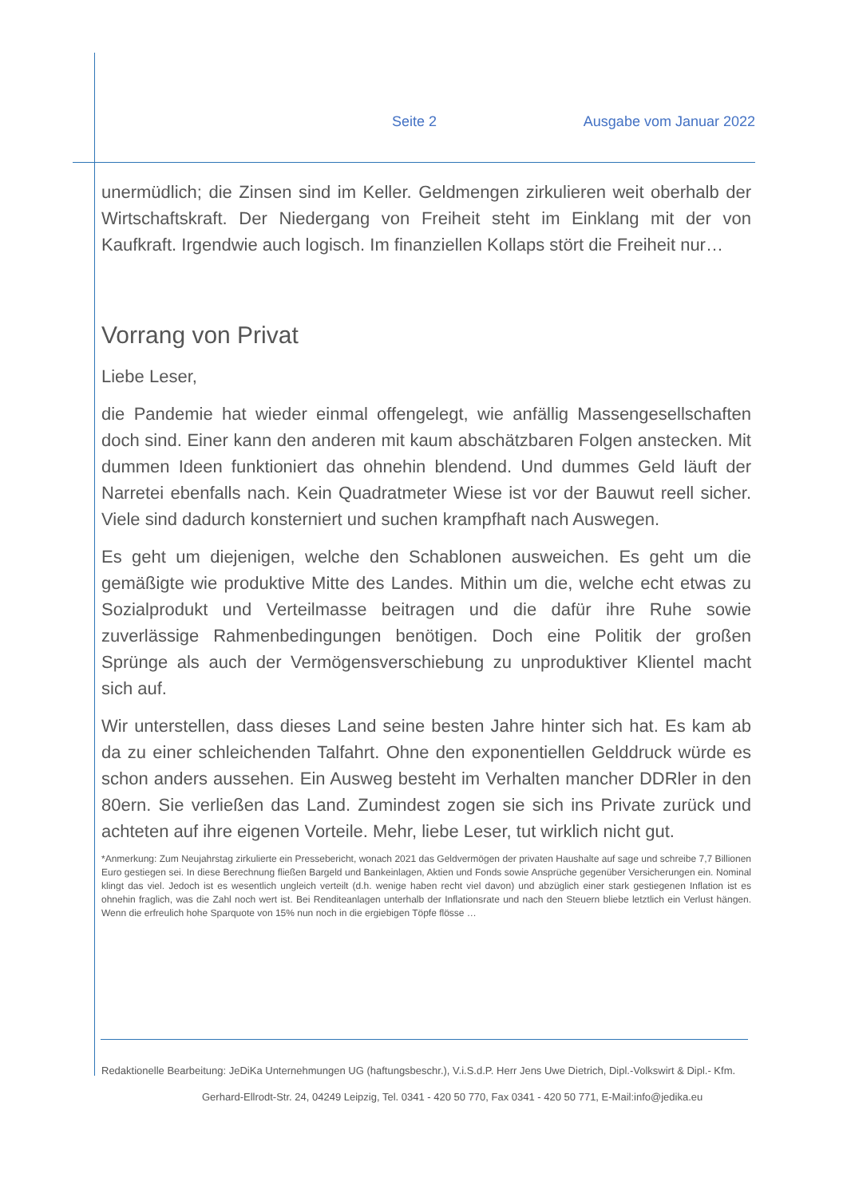Seite 2 Ausgabe vom Januar 2022
unermüdlich; die Zinsen sind im Keller. Geldmengen zirkulieren weit oberhalb der Wirtschaftskraft. Der Niedergang von Freiheit steht im Einklang mit der von Kaufkraft. Irgendwie auch logisch. Im finanziellen Kollaps stört die Freiheit nur…
Vorrang von Privat
Liebe Leser,
die Pandemie hat wieder einmal offengelegt, wie anfällig Massengesellschaften doch sind. Einer kann den anderen mit kaum abschätzbaren Folgen anstecken. Mit dummen Ideen funktioniert das ohnehin blendend. Und dummes Geld läuft der Narretei ebenfalls nach. Kein Quadratmeter Wiese ist vor der Bauwut reell sicher. Viele sind dadurch konsterniert und suchen krampfhaft nach Auswegen.
Es geht um diejenigen, welche den Schablonen ausweichen. Es geht um die gemäßigte wie produktive Mitte des Landes. Mithin um die, welche echt etwas zu Sozialprodukt und Verteilmasse beitragen und die dafür ihre Ruhe sowie zuverlässige Rahmenbedingungen benötigen. Doch eine Politik der großen Sprünge als auch der Vermögensverschiebung zu unproduktiver Klientel macht sich auf.
Wir unterstellen, dass dieses Land seine besten Jahre hinter sich hat. Es kam ab da zu einer schleichenden Talfahrt. Ohne den exponentiellen Gelddruck würde es schon anders aussehen. Ein Ausweg besteht im Verhalten mancher DDRler in den 80ern. Sie verließen das Land. Zumindest zogen sie sich ins Private zurück und achteten auf ihre eigenen Vorteile. Mehr, liebe Leser, tut wirklich nicht gut.
*Anmerkung: Zum Neujahrstag zirkulierte ein Pressebericht, wonach 2021 das Geldvermögen der privaten Haushalte auf sage und schreibe 7,7 Billionen Euro gestiegen sei. In diese Berechnung fließen Bargeld und Bankeinlagen, Aktien und Fonds sowie Ansprüche gegenüber Versicherungen ein. Nominal klingt das viel. Jedoch ist es wesentlich ungleich verteilt (d.h. wenige haben recht viel davon) und abzüglich einer stark gestiegenen Inflation ist es ohnehin fraglich, was die Zahl noch wert ist. Bei Renditeanlagen unterhalb der Inflationsrate und nach den Steuern bliebe letztlich ein Verlust hängen. Wenn die erfreulich hohe Sparquote von 15% nun noch in die ergiebigen Töpfe flösse …
Redaktionelle Bearbeitung: JeDiKa Unternehmungen UG (haftungsbeschr.), V.i.S.d.P. Herr Jens Uwe Dietrich, Dipl.-Volkswirt & Dipl.- Kfm.
Gerhard-Ellrodt-Str. 24, 04249 Leipzig, Tel. 0341 - 420 50 770, Fax 0341 - 420 50 771, E-Mail:info@jedika.eu